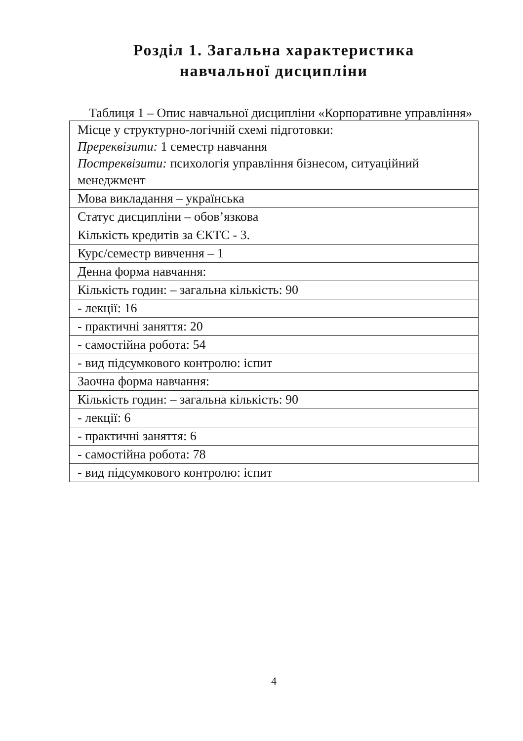Розділ 1. Загальна характеристика
навчальної дисципліни
Таблиця 1 – Опис навчальної дисципліни «Корпоративне управління»
| Місце у структурно-логічній схемі підготовки: Пререквізити: 1 семестр навчання Постреквізити: психологія управління бізнесом, ситуаційний менеджмент |
| Мова викладання – українська |
| Статус дисципліни – обов’язкова |
| Кількість кредитів за ЄКТС - 3. |
| Курс/семестр вивчення – 1 |
| Денна форма навчання: |
| Кількість годин: – загальна кількість: 90 |
| - лекції: 16 |
| - практичні заняття: 20 |
| - самостійна робота: 54 |
| - вид підсумкового контролю: іспит |
| Заочна форма навчання: |
| Кількість годин: – загальна кількість: 90 |
| - лекції: 6 |
| - практичні заняття: 6 |
| - самостійна робота: 78 |
| - вид підсумкового контролю: іспит |
4